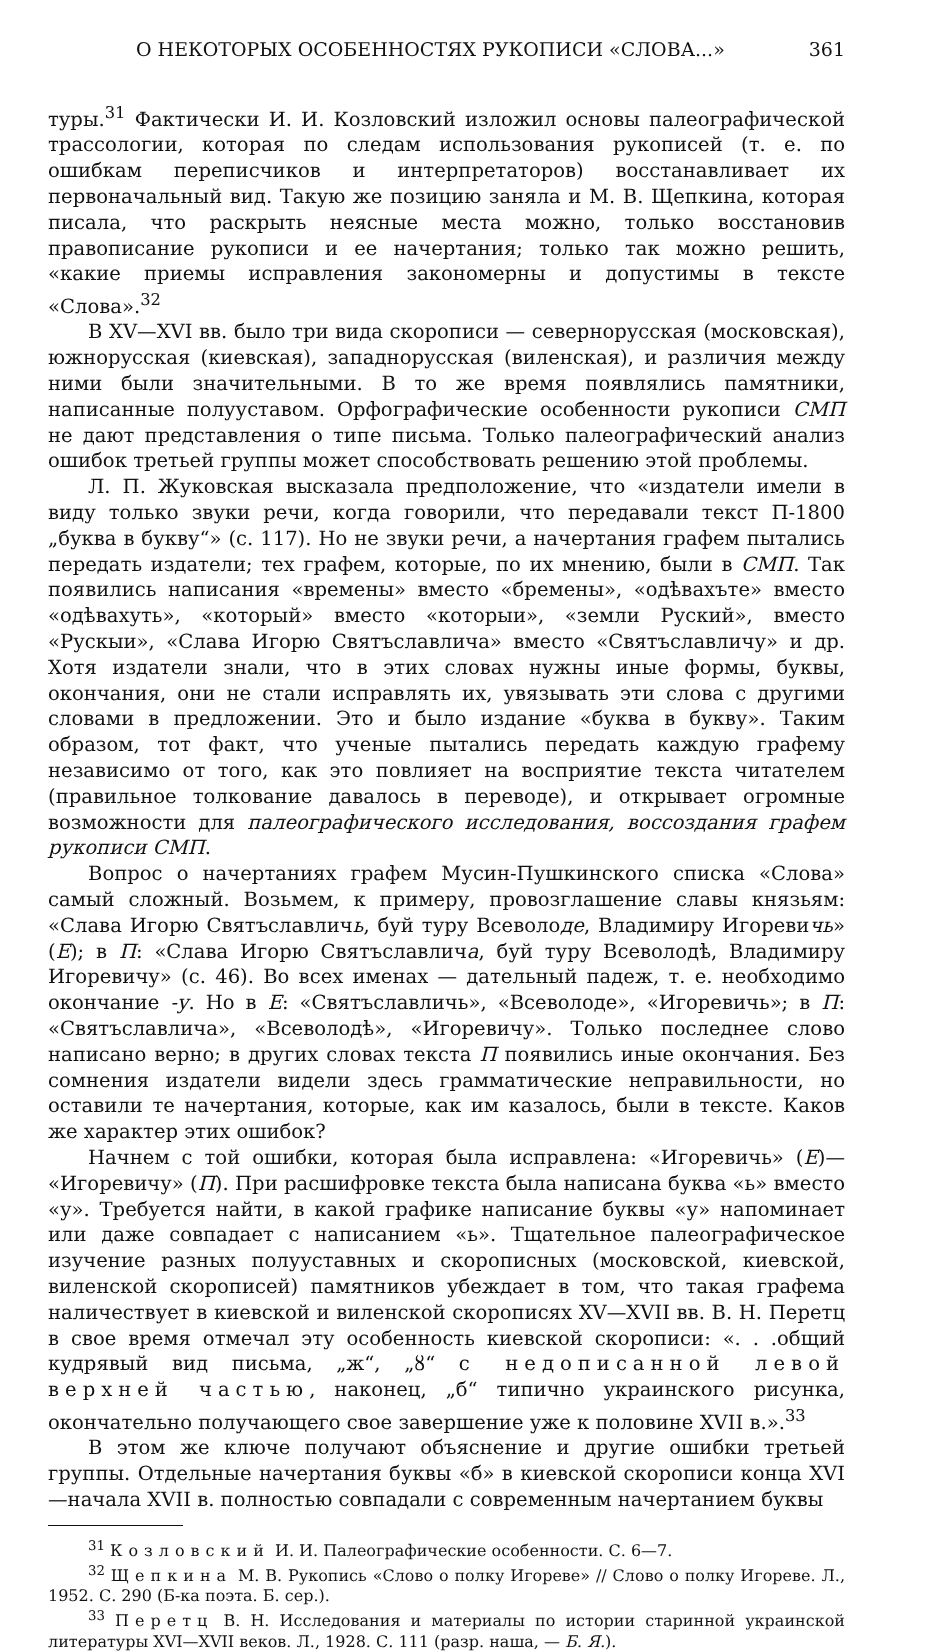О НЕКОТОРЫХ ОСОБЕННОСТЯХ РУКОПИСИ «СЛОВА...» 361
туры.<sup>31</sup> Фактически И. И. Козловский изложил основы палеографической трассологии, которая по следам использования рукописей (т. е. по ошибкам переписчиков и интерпретаторов) восстанавливает их первоначальный вид. Такую же позицию заняла и М. В. Щепкина, которая писала, что раскрыть неясные места можно, только восстановив правописание рукописи и ее начертания; только так можно решить, «какие приемы исправления закономерны и допустимы в тексте «Слова».<sup>32</sup>
В XV—XVI вв. было три вида скорописи — севернорусская (московская), южнорусская (киевская), западнорусская (виленская), и различия между ними были значительными. В то же время появлялись памятники, написанные полууставом. Орфографические особенности рукописи СМП не дают представления о типе письма. Только палеографический анализ ошибок третьей группы может способствовать решению этой проблемы.
Л. П. Жуковская высказала предположение, что «издатели имели в виду только звуки речи, когда говорили, что передавали текст П-1800 „буква в букву“» (с. 117). Но не звуки речи, а начертания графем пытались передать издатели; тех графем, которые, по их мнению, были в СМП. Так появились написания «времены» вместо «бремены», «одѣвахъте» вместо «одѣвахуть», «который» вместо «которыи», «земли Руский», вместо «Рускыи», «Слава Игорю Святъславлича» вместо «Святъславличу» и др. Хотя издатели знали, что в этих словах нужны иные формы, буквы, окончания, они не стали исправлять их, увязывать эти слова с другими словами в предложении. Это и было издание «буква в букву». Таким образом, тот факт, что ученые пытались передать каждую графему независимо от того, как это повлияет на восприятие текста читателем (правильное толкование давалось в переводе), и открывает огромные возможности для палеографического исследования, воссоздания графем рукописи СМП.
Вопрос о начертаниях графем Мусин-Пушкинского списка «Слова» самый сложный. Возьмем, к примеру, провозглашение славы князьям: «Слава Игорю Святъславличь, буй туру Всеволоде, Владимиру Игоревичь» (Е); в П: «Слава Игорю Святъславлича, буй туру Всеволодѣ, Владимиру Игоревичу» (с. 46). Во всех именах — дательный падеж, т. е. необходимо окончание -у. Но в Е: «Святъславличь», «Всеволоде», «Игоревичь»; в П: «Святъславлича», «Всеволодѣ», «Игоревичу». Только последнее слово написано верно; в других словах текста П появились иные окончания. Без сомнения издатели видели здесь грамматические неправильности, но оставили те начертания, которые, как им казалось, были в тексте. Каков же характер этих ошибок?
Начнем с той ошибки, которая была исправлена: «Игоревичь» (Е)— «Игоревичу» (П). При расшифровке текста была написана буква «ь» вместо «у». Требуется найти, в какой графике написание буквы «у» напоминает или даже совпадает с написанием «ь». Тщательное палеографическое изучение разных полууставных и скорописных (московской, киевской, виленской скорописей) памятников убеждает в том, что такая графема наличествует в киевской и виленской скорописях XV—XVII вв. В. Н. Перетц в свое время отмечал эту особенность киевской скорописи: «. . .общий кудрявый вид письма, „ж“, „ȣ“ с недописанной левой верхней частью, наконец, „б“ типично украинского рисунка, окончательно получающего свое завершение уже к половине XVII в.».<sup>33</sup>
В этом же ключе получают объяснение и другие ошибки третьей группы. Отдельные начертания буквы «б» в киевской скорописи конца XVI—начала XVII в. полностью совпадали с современным начертанием буквы
<sup>31</sup> Козловский И. И. Палеографические особенности. С. 6—7.
<sup>32</sup> Щепкина М. В. Рукопись «Слово о полку Игореве» // Слово о полку Игореве. Л., 1952. С. 290 (Б-ка поэта. Б. сер.).
<sup>33</sup> Перетц В. Н. Исследования и материалы по истории старинной украинской литературы XVI—XVII веков. Л., 1928. С. 111 (разр. наша, — Б. Я.).